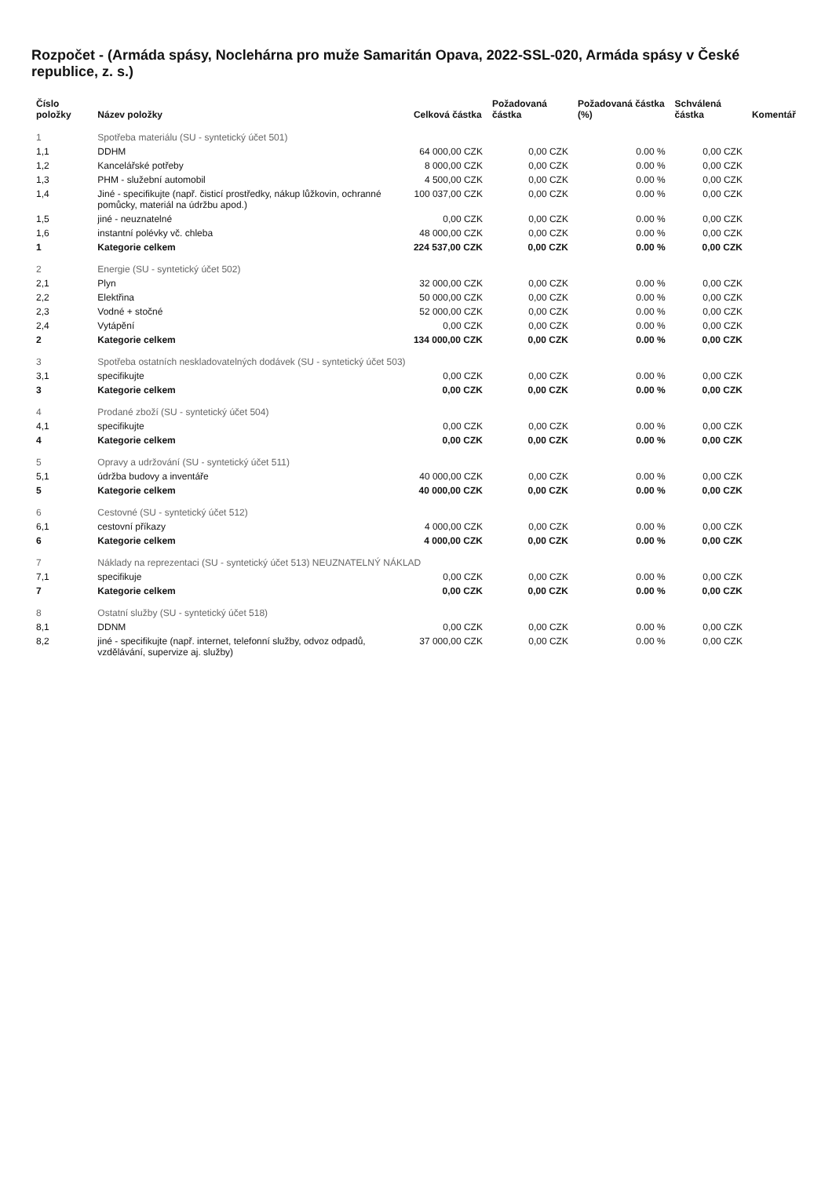Rozpočet - (Armáda spásy, Noclehárna pro muže Samaritán Opava, 2022-SSL-020, Armáda spásy v České republice, z. s.)
| Číslo položky | Název položky | Celková částka | Požadovaná částka | Požadovaná částka (%) | Schválená částka | Komentář |
| --- | --- | --- | --- | --- | --- | --- |
| 1 | Spotřeba materiálu (SU - syntetický účet 501) | | | | | |
| 1,1 | DDHM | 64 000,00 CZK | 0,00 CZK | 0.00 % | 0,00 CZK | |
| 1,2 | Kancelářské potřeby | 8 000,00 CZK | 0,00 CZK | 0.00 % | 0,00 CZK | |
| 1,3 | PHM - služební automobil | 4 500,00 CZK | 0,00 CZK | 0.00 % | 0,00 CZK | |
| 1,4 | Jiné - specifikujte (např. čisticí prostředky, nákup lůžkovin, ochranné pomůcky, materiál na údržbu apod.) | 100 037,00 CZK | 0,00 CZK | 0.00 % | 0,00 CZK | |
| 1,5 | jiné - neuznatelné | 0,00 CZK | 0,00 CZK | 0.00 % | 0,00 CZK | |
| 1,6 | instantní polévky vč. chleba | 48 000,00 CZK | 0,00 CZK | 0.00 % | 0,00 CZK | |
| 1 | Kategorie celkem | 224 537,00 CZK | 0,00 CZK | 0.00 % | 0,00 CZK | |
| 2 | Energie (SU - syntetický účet 502) | | | | | |
| 2,1 | Plyn | 32 000,00 CZK | 0,00 CZK | 0.00 % | 0,00 CZK | |
| 2,2 | Elektřina | 50 000,00 CZK | 0,00 CZK | 0.00 % | 0,00 CZK | |
| 2,3 | Vodné + stočné | 52 000,00 CZK | 0,00 CZK | 0.00 % | 0,00 CZK | |
| 2,4 | Vytápění | 0,00 CZK | 0,00 CZK | 0.00 % | 0,00 CZK | |
| 2 | Kategorie celkem | 134 000,00 CZK | 0,00 CZK | 0.00 % | 0,00 CZK | |
| 3 | Spotřeba ostatních neskladovatelných dodávek (SU - syntetický účet 503) | | | | | |
| 3,1 | specifikujte | 0,00 CZK | 0,00 CZK | 0.00 % | 0,00 CZK | |
| 3 | Kategorie celkem | 0,00 CZK | 0,00 CZK | 0.00 % | 0,00 CZK | |
| 4 | Prodané zboží (SU - syntetický účet 504) | | | | | |
| 4,1 | specifikujte | 0,00 CZK | 0,00 CZK | 0.00 % | 0,00 CZK | |
| 4 | Kategorie celkem | 0,00 CZK | 0,00 CZK | 0.00 % | 0,00 CZK | |
| 5 | Opravy a udržování (SU - syntetický účet 511) | | | | | |
| 5,1 | údržba budovy a inventáře | 40 000,00 CZK | 0,00 CZK | 0.00 % | 0,00 CZK | |
| 5 | Kategorie celkem | 40 000,00 CZK | 0,00 CZK | 0.00 % | 0,00 CZK | |
| 6 | Cestovné (SU - syntetický účet 512) | | | | | |
| 6,1 | cestovní příkazy | 4 000,00 CZK | 0,00 CZK | 0.00 % | 0,00 CZK | |
| 6 | Kategorie celkem | 4 000,00 CZK | 0,00 CZK | 0.00 % | 0,00 CZK | |
| 7 | Náklady na reprezentaci (SU - syntetický účet 513) NEUZNATELNÝ NÁKLAD | | | | | |
| 7,1 | specifikuje | 0,00 CZK | 0,00 CZK | 0.00 % | 0,00 CZK | |
| 7 | Kategorie celkem | 0,00 CZK | 0,00 CZK | 0.00 % | 0,00 CZK | |
| 8 | Ostatní služby (SU - syntetický účet 518) | | | | | |
| 8,1 | DDNM | 0,00 CZK | 0,00 CZK | 0.00 % | 0,00 CZK | |
| 8,2 | jiné - specifikujte (např. internet, telefonní služby, odvoz odpadů, vzdělávání, supervize aj. služby) | 37 000,00 CZK | 0,00 CZK | 0.00 % | 0,00 CZK | |